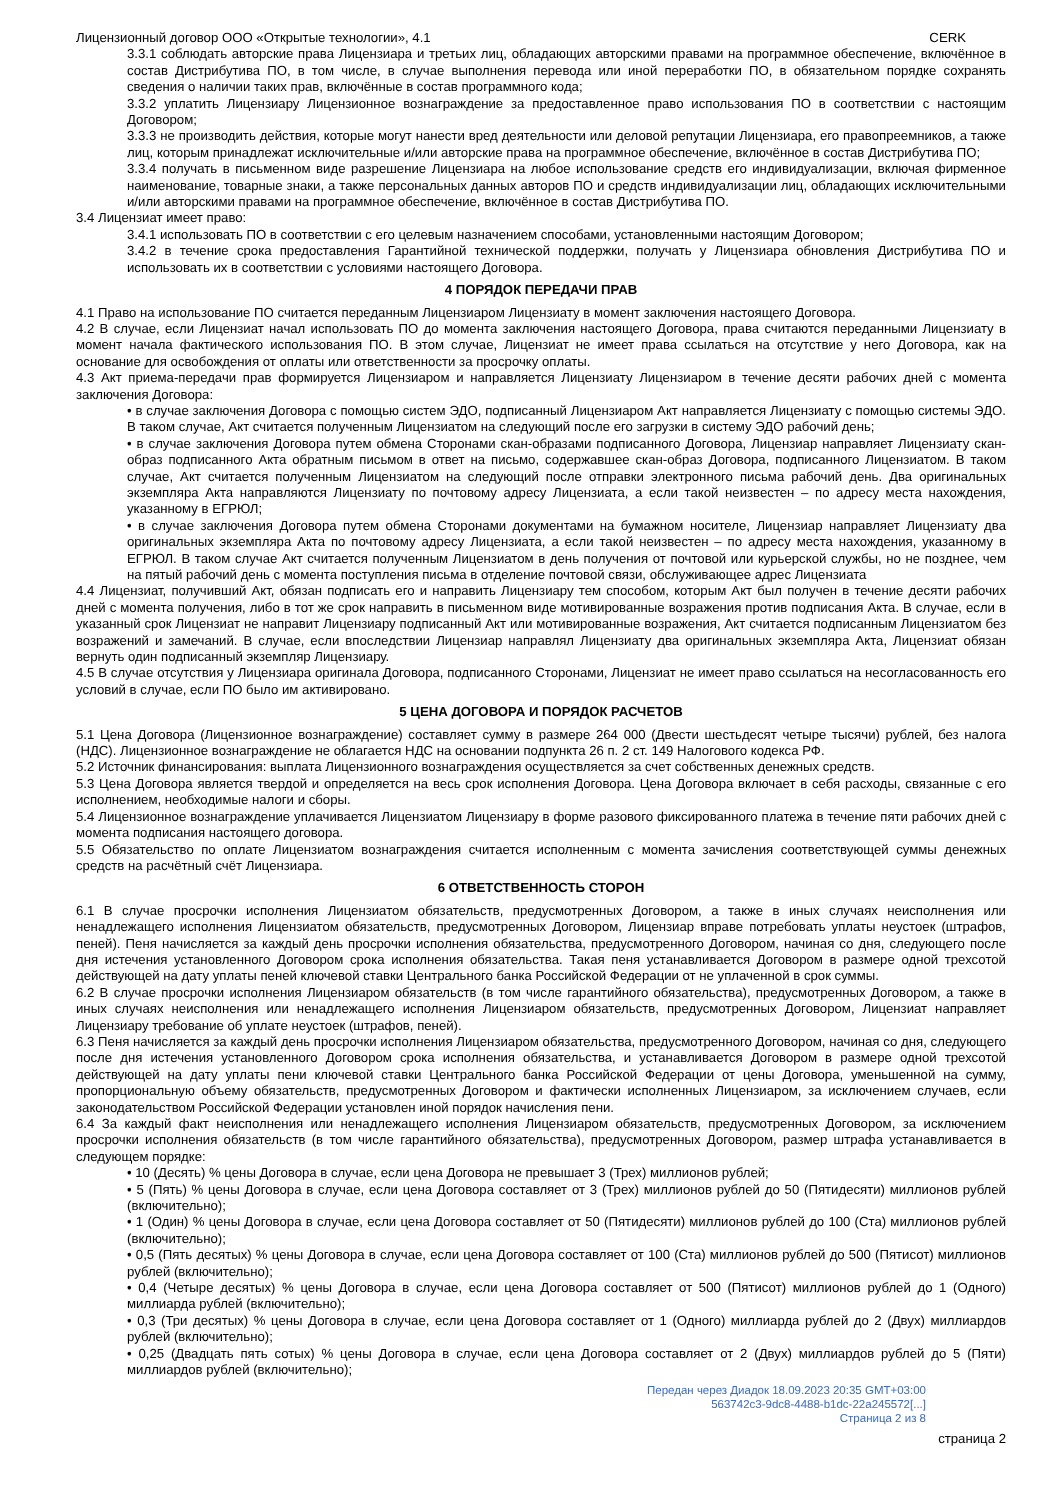Лицензионный договор ООО «Открытые технологии», 4.1 CERK
3.3.1 соблюдать авторские права Лицензиара и третьих лиц, обладающих авторскими правами на программное обеспечение, включённое в состав Дистрибутива ПО, в том числе, в случае выполнения перевода или иной переработки ПО, в обязательном порядке сохранять сведения о наличии таких прав, включённые в состав программного кода;
3.3.2 уплатить Лицензиару Лицензионное вознаграждение за предоставленное право использования ПО в соответствии с настоящим Договором;
3.3.3 не производить действия, которые могут нанести вред деятельности или деловой репутации Лицензиара, его правопреемников, а также лиц, которым принадлежат исключительные и/или авторские права на программное обеспечение, включённое в состав Дистрибутива ПО;
3.3.4 получать в письменном виде разрешение Лицензиара на любое использование средств его индивидуализации, включая фирменное наименование, товарные знаки, а также персональных данных авторов ПО и средств индивидуализации лиц, обладающих исключительными и/или авторскими правами на программное обеспечение, включённое в состав Дистрибутива ПО.
3.4 Лицензиат имеет право:
3.4.1 использовать ПО в соответствии с его целевым назначением способами, установленными настоящим Договором;
3.4.2 в течение срока предоставления Гарантийной технической поддержки, получать у Лицензиара обновления Дистрибутива ПО и использовать их в соответствии с условиями настоящего Договора.
4 ПОРЯДОК ПЕРЕДАЧИ ПРАВ
4.1 Право на использование ПО считается переданным Лицензиаром Лицензиату в момент заключения настоящего Договора.
4.2 В случае, если Лицензиат начал использовать ПО до момента заключения настоящего Договора, права считаются переданными Лицензиату в момент начала фактического использования ПО. В этом случае, Лицензиат не имеет права ссылаться на отсутствие у него Договора, как на основание для освобождения от оплаты или ответственности за просрочку оплаты.
4.3 Акт приема-передачи прав формируется Лицензиаром и направляется Лицензиату Лицензиаром в течение десяти рабочих дней с момента заключения Договора:
• в случае заключения Договора с помощью систем ЭДО, подписанный Лицензиаром Акт направляется Лицензиату с помощью системы ЭДО. В таком случае, Акт считается полученным Лицензиатом на следующий после его загрузки в систему ЭДО рабочий день;
• в случае заключения Договора путем обмена Сторонами скан-образами подписанного Договора, Лицензиар направляет Лицензиату скан-образ подписанного Акта обратным письмом в ответ на письмо, содержавшее скан-образ Договора, подписанного Лицензиатом. В таком случае, Акт считается полученным Лицензиатом на следующий после отправки электронного письма рабочий день. Два оригинальных экземпляра Акта направляются Лицензиату по почтовому адресу Лицензиата, а если такой неизвестен – по адресу места нахождения, указанному в ЕГРЮЛ;
• в случае заключения Договора путем обмена Сторонами документами на бумажном носителе, Лицензиар направляет Лицензиату два оригинальных экземпляра Акта по почтовому адресу Лицензиата, а если такой неизвестен – по адресу места нахождения, указанному в ЕГРЮЛ. В таком случае Акт считается полученным Лицензиатом в день получения от почтовой или курьерской службы, но не позднее, чем на пятый рабочий день с момента поступления письма в отделение почтовой связи, обслуживающее адрес Лицензиата
4.4 Лицензиат, получивший Акт, обязан подписать его и направить Лицензиару тем способом, которым Акт был получен в течение десяти рабочих дней с момента получения, либо в тот же срок направить в письменном виде мотивированные возражения против подписания Акта. В случае, если в указанный срок Лицензиат не направит Лицензиару подписанный Акт или мотивированные возражения, Акт считается подписанным Лицензиатом без возражений и замечаний. В случае, если впоследствии Лицензиар направлял Лицензиату два оригинальных экземпляра Акта, Лицензиат обязан вернуть один подписанный экземпляр Лицензиару.
4.5 В случае отсутствия у Лицензиара оригинала Договора, подписанного Сторонами, Лицензиат не имеет право ссылаться на несогласованность его условий в случае, если ПО было им активировано.
5 ЦЕНА ДОГОВОРА И ПОРЯДОК РАСЧЕТОВ
5.1 Цена Договора (Лицензионное вознаграждение) составляет сумму в размере 264 000 (Двести шестьдесят четыре тысячи) рублей, без налога (НДС). Лицензионное вознаграждение не облагается НДС на основании подпункта 26 п. 2 ст. 149 Налогового кодекса РФ.
5.2 Источник финансирования: выплата Лицензионного вознаграждения осуществляется за счет собственных денежных средств.
5.3 Цена Договора является твердой и определяется на весь срок исполнения Договора. Цена Договора включает в себя расходы, связанные с его исполнением, необходимые налоги и сборы.
5.4 Лицензионное вознаграждение уплачивается Лицензиатом Лицензиару в форме разового фиксированного платежа в течение пяти рабочих дней с момента подписания настоящего договора.
5.5 Обязательство по оплате Лицензиатом вознаграждения считается исполненным с момента зачисления соответствующей суммы денежных средств на расчётный счёт Лицензиара.
6 ОТВЕТСТВЕННОСТЬ СТОРОН
6.1 В случае просрочки исполнения Лицензиатом обязательств, предусмотренных Договором, а также в иных случаях неисполнения или ненадлежащего исполнения Лицензиатом обязательств, предусмотренных Договором, Лицензиар вправе потребовать уплаты неустоек (штрафов, пеней). Пеня начисляется за каждый день просрочки исполнения обязательства, предусмотренного Договором, начиная со дня, следующего после дня истечения установленного Договором срока исполнения обязательства. Такая пеня устанавливается Договором в размере одной трехсотой действующей на дату уплаты пеней ключевой ставки Центрального банка Российской Федерации от не уплаченной в срок суммы.
6.2 В случае просрочки исполнения Лицензиаром обязательств (в том числе гарантийного обязательства), предусмотренных Договором, а также в иных случаях неисполнения или ненадлежащего исполнения Лицензиаром обязательств, предусмотренных Договором, Лицензиат направляет Лицензиару требование об уплате неустоек (штрафов, пеней).
6.3 Пеня начисляется за каждый день просрочки исполнения Лицензиаром обязательства, предусмотренного Договором, начиная со дня, следующего после дня истечения установленного Договором срока исполнения обязательства, и устанавливается Договором в размере одной трехсотой действующей на дату уплаты пени ключевой ставки Центрального банка Российской Федерации от цены Договора, уменьшенной на сумму, пропорциональную объему обязательств, предусмотренных Договором и фактически исполненных Лицензиаром, за исключением случаев, если законодательством Российской Федерации установлен иной порядок начисления пени.
6.4 За каждый факт неисполнения или ненадлежащего исполнения Лицензиаром обязательств, предусмотренных Договором, за исключением просрочки исполнения обязательств (в том числе гарантийного обязательства), предусмотренных Договором, размер штрафа устанавливается в следующем порядке:
• 10 (Десять) % цены Договора в случае, если цена Договора не превышает 3 (Трех) миллионов рублей;
• 5 (Пять) % цены Договора в случае, если цена Договора составляет от 3 (Трех) миллионов рублей до 50 (Пятидесяти) миллионов рублей (включительно);
• 1 (Один) % цены Договора в случае, если цена Договора составляет от 50 (Пятидесяти) миллионов рублей до 100 (Ста) миллионов рублей (включительно);
• 0,5 (Пять десятых) % цены Договора в случае, если цена Договора составляет от 100 (Ста) миллионов рублей до 500 (Пятисот) миллионов рублей (включительно);
• 0,4 (Четыре десятых) % цены Договора в случае, если цена Договора составляет от 500 (Пятисот) миллионов рублей до 1 (Одного) миллиарда рублей (включительно);
• 0,3 (Три десятых) % цены Договора в случае, если цена Договора составляет от 1 (Одного) миллиарда рублей до 2 (Двух) миллиардов рублей (включительно);
• 0,25 (Двадцать пять сотых) % цены Договора в случае, если цена Договора составляет от 2 (Двух) миллиардов рублей до 5 (Пяти) миллиардов рублей (включительно);
Передан через Диадок 18.09.2023 20:35 GMT+03:00
563742c3-9dc8-4488-b1dc-22a245572[...]
Страница 2 из 8
страница 2